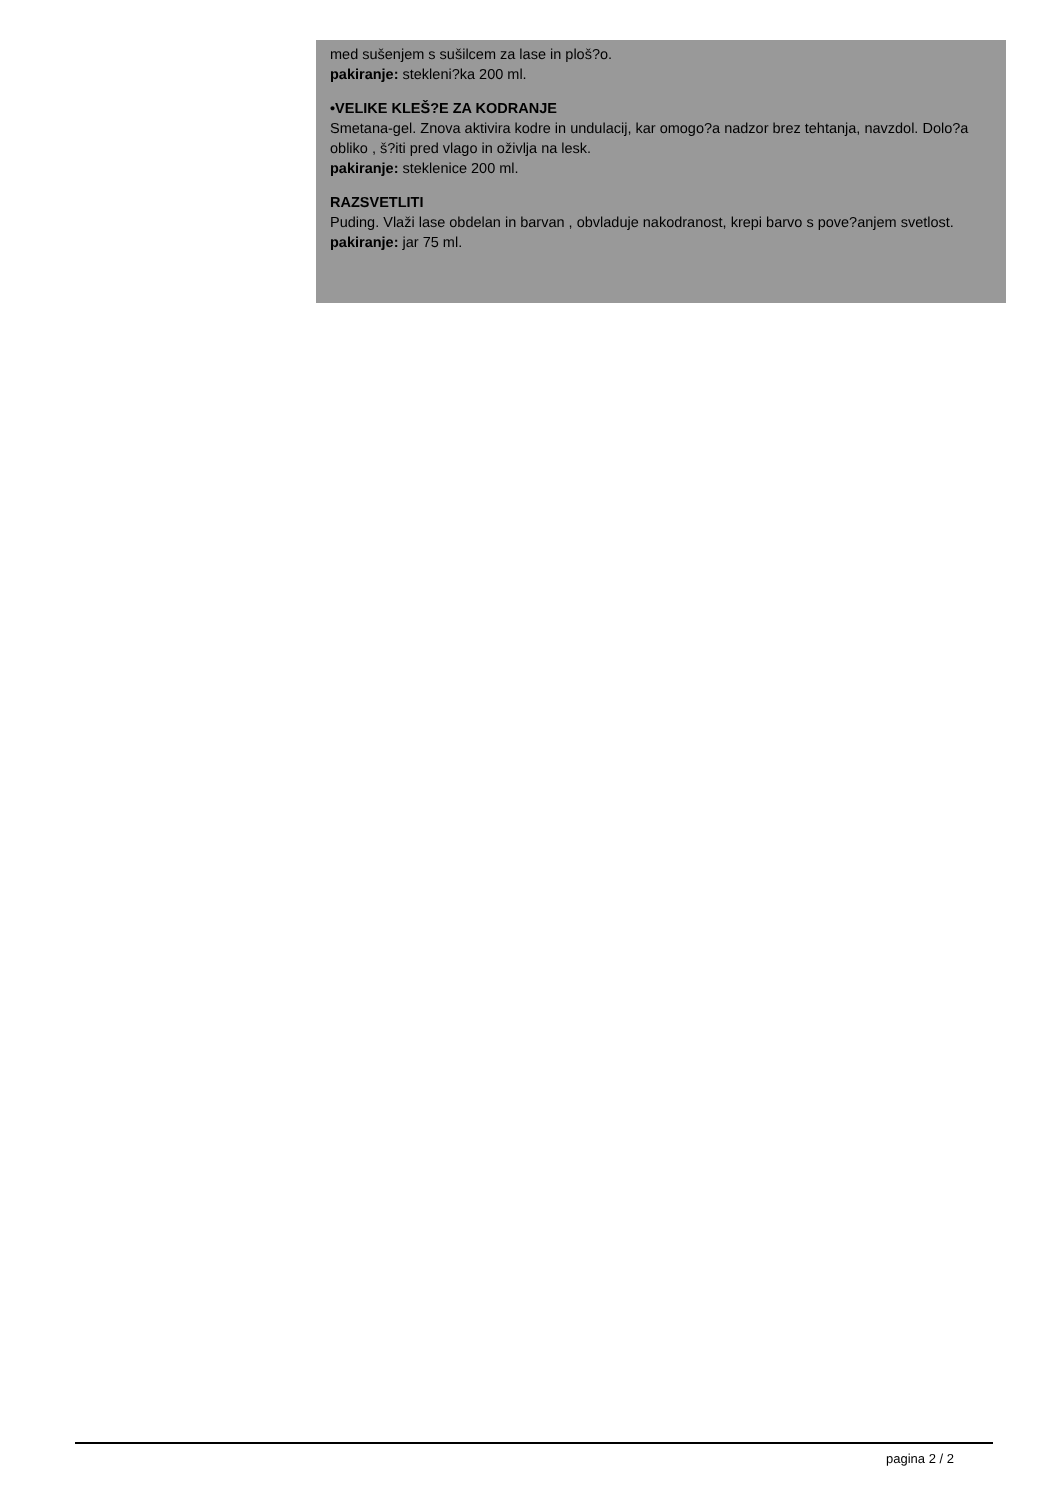med sušenjem s sušilcem za lase in ploš?o.
pakiranje: stekleni?ka 200 ml.
•VELIKE KLEŠ?E ZA KODRANJE
Smetana-gel. Znova aktivira kodre in undulacij, kar omogo?a nadzor brez tehtanja, navzdol. Dolo?a obliko , š?iti pred vlago in oživlja na lesk.
pakiranje: steklenice 200 ml.
RAZSVETLITI
Puding. Vlaži lase obdelan in barvan , obvladuje nakodranost, krepi barvo s pove?anjem svetlost.
pakiranje: jar 75 ml.
pagina 2 / 2